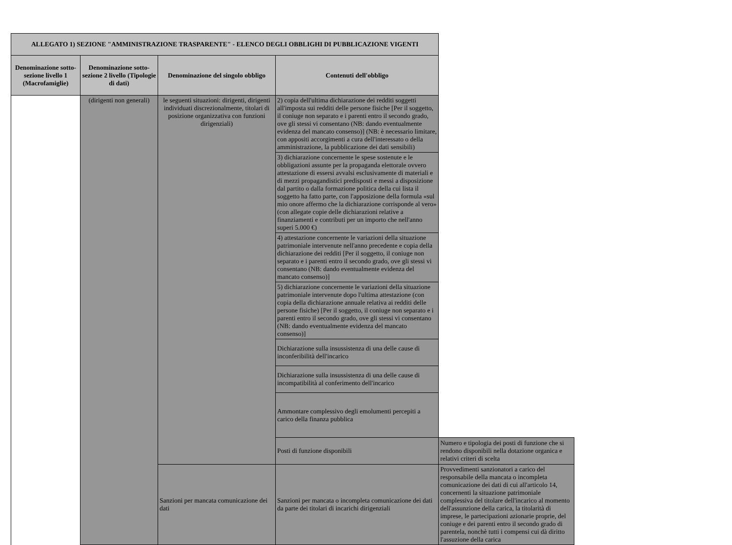| ALLEGATO 1) SEZIONE "AMMINISTRAZIONE TRASPARENTE" - ELENCO DEGLI OBBLIGHI DI PUBBLICAZIONE VIGENTI | | | | |
| --- | --- | --- | --- | --- |
| Denominazione sotto-sezione livello 1 (Macrofamiglie) | Denominazione sotto-sezione 2 livello (Tipologie di dati) | Denominazione del singolo obbligo | Contenuti dell'obbligo | |
| | (dirigenti non generali) | le seguenti situazioni: dirigenti, dirigenti individuati discrezionalmente, titolari di posizione organizzativa con funzioni dirigenziali) | 2) copia dell'ultima dichiarazione dei redditi soggetti all'imposta sui redditi delle persone fisiche [Per il soggetto, il coniuge non separato e i parenti entro il secondo grado, ove gli stessi vi consentano (NB: dando eventualmente evidenza del mancato consenso)] (NB: è necessario limitare, con appositi accorgimenti a cura dell'interessato o della amministrazione, la pubblicazione dei dati sensibili) | |
| | | | 3) dichiarazione concernente le spese sostenute e le obbligazioni assunte per la propaganda elettorale ovvero attestazione di essersi avvalsi esclusivamente di materiali e di mezzi propagandistici predisposti e messi a disposizione dal partito o dalla formazione politica della cui lista il soggetto ha fatto parte, con l'apposizione della formula «sul mio onore affermo che la dichiarazione corrisponde al vero» (con allegate copie delle dichiarazioni relative a finanziamenti e contributi per un importo che nell'anno superi 5.000 €) | |
| | | | 4) attestazione concernente le variazioni della situazione patrimoniale intervenute nell'anno precedente e copia della dichiarazione dei redditi [Per il soggetto, il coniuge non separato e i parenti entro il secondo grado, ove gli stessi vi consentano (NB: dando eventualmente evidenza del mancato consenso)] | |
| | | | 5) dichiarazione concernente le variazioni della situazione patrimoniale intervenute dopo l'ultima attestazione (con copia della dichiarazione annuale relativa ai redditi delle persone fisiche) [Per il soggetto, il coniuge non separato e i parenti entro il secondo grado, ove gli stessi vi consentano (NB: dando eventualmente evidenza del mancato consenso)] | |
| | | | Dichiarazione sulla insussistenza di una delle cause di inconferibilità dell'incarico | |
| | | | Dichiarazione sulla insussistenza di una delle cause di incompatibilità al conferimento dell'incarico | |
| | | | Ammontare complessivo degli emolumenti percepiti a carico della finanza pubblica | |
| | | | Posti di funzione disponibili | Numero e tipologia dei posti di funzione che si rendono disponibili nella dotazione organica e relativi criteri di scelta |
| | | Sanzioni per mancata comunicazione dei dati | Sanzioni per mancata o incompleta comunicazione dei dati da parte dei titolari di incarichi dirigenziali | Provvedimenti sanzionatori a carico del responsabile della mancata o incompleta comunicazione dei dati di cui all'articolo 14, concernenti la situazione patrimoniale complessiva del titolare dell'incarico al momento dell'assunzione della carica, la titolarità di imprese, le partecipazioni azionarie proprie, del coniuge e dei parenti entro il secondo grado di parentela, nonchè tutti i compensi cui dà diritto l'assuzione della carica |